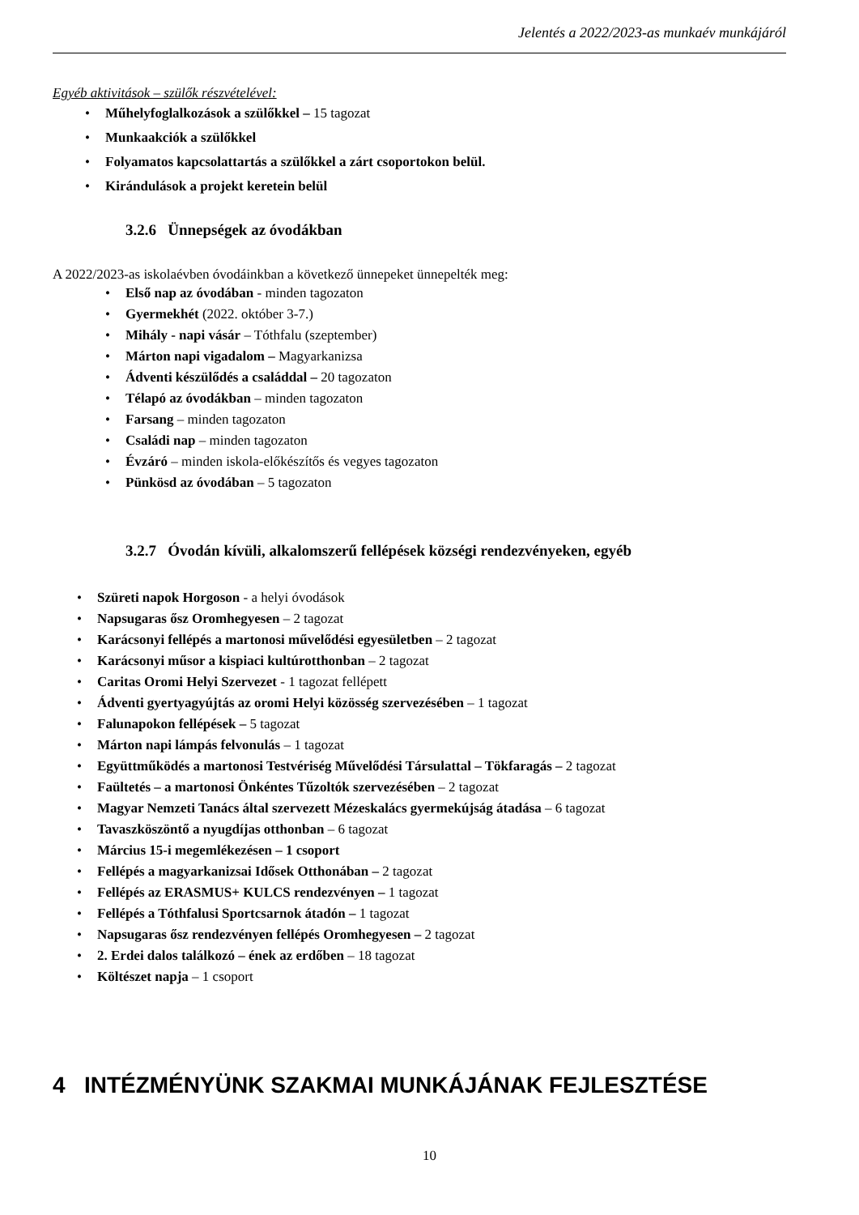Jelentés a 2022/2023-as munkaév munkájáról
Egyéb aktivitások – szülők részvételével:
Műhelyfoglalkozások a szülőkkel – 15 tagozat
Munkaakciók a szülőkkel
Folyamatos kapcsolattartás a szülőkkel a zárt csoportokon belül.
Kirándulások a projekt keretein belül
3.2.6 Ünnepségek az óvodákban
A 2022/2023-as iskolaévben óvodáinkban a következő ünnepeket ünnepelték meg:
Első nap az óvodában - minden tagozaton
Gyermekhét (2022. október 3-7.)
Mihály - napi vásár – Tóthfalu (szeptember)
Márton napi vigadalom – Magyarkanizsa
Ádventi készülődés a családdal – 20 tagozaton
Télapó az óvodákban – minden tagozaton
Farsang – minden tagozaton
Családi nap – minden tagozaton
Évzáró – minden iskola-előkészítős és vegyes tagozaton
Pünkösd az óvodában – 5 tagozaton
3.2.7 Óvodán kívüli, alkalomszerű fellépések községi rendezvényeken, egyéb
Szüreti napok Horgoson - a helyi óvodások
Napsugaras ősz Oromhegyesen – 2 tagozat
Karácsonyi fellépés a martonosi művelődési egyesületben – 2 tagozat
Karácsonyi műsor a kispiaci kultúrotthonban – 2 tagozat
Caritas Oromi Helyi Szervezet - 1 tagozat fellépett
Ádventi gyertyagyújtás az oromi Helyi közösség szervezésében – 1 tagozat
Falunapokon fellépések – 5 tagozat
Márton napi lámpás felvonulás – 1 tagozat
Együttműködés a martonosi Testvériség Művelődési Társulattal – Tökfaragás – 2 tagozat
Faültetés – a martonosi Önkéntes Tűzoltók szervezésében – 2 tagozat
Magyar Nemzeti Tanács által szervezett Mézeskalács gyermekújság átadása – 6 tagozat
Tavaszköszöntő a nyugdíjas otthonban – 6 tagozat
Március 15-i megemlékezésen – 1 csoport
Fellépés a magyarkanizsai Idősek Otthonában – 2 tagozat
Fellépés az ERASMUS+ KULCS rendezvényen – 1 tagozat
Fellépés a Tóthfalusi Sportcsarnok átadón – 1 tagozat
Napsugaras ősz rendezvényen fellépés Oromhegyesen – 2 tagozat
2. Erdei dalos találkozó – ének az erdőben – 18 tagozat
Költészet napja – 1 csoport
4 INTÉZMÉNYÜNK SZAKMAI MUNKÁJÁNAK FEJLESZTÉSE
10